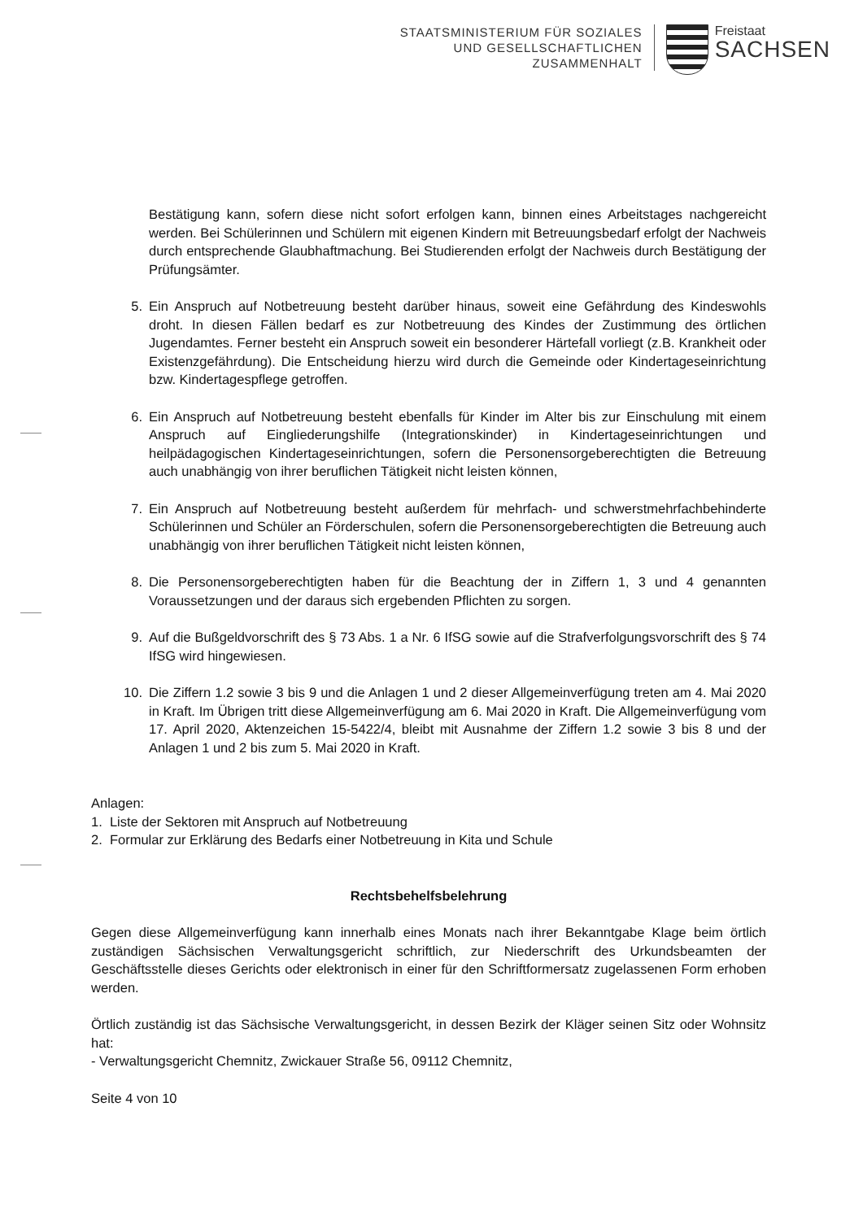STAATSMINISTERIUM FÜR SOZIALES
UND GESELLSCHAFTLICHEN
ZUSAMMENHALT
Freistaat
SACHSEN
Bestätigung kann, sofern diese nicht sofort erfolgen kann, binnen eines Arbeitstages nachgereicht werden. Bei Schülerinnen und Schülern mit eigenen Kindern mit Betreuungsbedarf erfolgt der Nachweis durch entsprechende Glaubhaftmachung. Bei Studierenden erfolgt der Nachweis durch Bestätigung der Prüfungsämter.
5. Ein Anspruch auf Notbetreuung besteht darüber hinaus, soweit eine Gefährdung des Kindeswohls droht. In diesen Fällen bedarf es zur Notbetreuung des Kindes der Zustimmung des örtlichen Jugendamtes. Ferner besteht ein Anspruch soweit ein besonderer Härtefall vorliegt (z.B. Krankheit oder Existenzgefährdung). Die Entscheidung hierzu wird durch die Gemeinde oder Kindertageseinrichtung bzw. Kindertagespflege getroffen.
6. Ein Anspruch auf Notbetreuung besteht ebenfalls für Kinder im Alter bis zur Einschulung mit einem Anspruch auf Eingliederungshilfe (Integrationskinder) in Kindertageseinrichtungen und heilpädagogischen Kindertageseinrichtungen, sofern die Personensorgeberechtigten die Betreuung auch unabhängig von ihrer beruflichen Tätigkeit nicht leisten können,
7. Ein Anspruch auf Notbetreuung besteht außerdem für mehrfach- und schwerstmehrfachbehinderte Schülerinnen und Schüler an Förderschulen, sofern die Personensorgeberechtigten die Betreuung auch unabhängig von ihrer beruflichen Tätigkeit nicht leisten können,
8. Die Personensorgeberechtigten haben für die Beachtung der in Ziffern 1, 3 und 4 genannten Voraussetzungen und der daraus sich ergebenden Pflichten zu sorgen.
9. Auf die Bußgeldvorschrift des § 73 Abs. 1 a Nr. 6 IfSG sowie auf die Strafverfolgungsvorschrift des § 74 IfSG wird hingewiesen.
10. Die Ziffern 1.2 sowie 3 bis 9 und die Anlagen 1 und 2 dieser Allgemeinverfügung treten am 4. Mai 2020 in Kraft. Im Übrigen tritt diese Allgemeinverfügung am 6. Mai 2020 in Kraft. Die Allgemeinverfügung vom 17. April 2020, Aktenzeichen 15-5422/4, bleibt mit Ausnahme der Ziffern 1.2 sowie 3 bis 8 und der Anlagen 1 und 2 bis zum 5. Mai 2020 in Kraft.
Anlagen:
1. Liste der Sektoren mit Anspruch auf Notbetreuung
2. Formular zur Erklärung des Bedarfs einer Notbetreuung in Kita und Schule
Rechtsbehelfsbelehrung
Gegen diese Allgemeinverfügung kann innerhalb eines Monats nach ihrer Bekanntgabe Klage beim örtlich zuständigen Sächsischen Verwaltungsgericht schriftlich, zur Niederschrift des Urkundsbeamten der Geschäftsstelle dieses Gerichts oder elektronisch in einer für den Schriftformersatz zugelassenen Form erhoben werden.
Örtlich zuständig ist das Sächsische Verwaltungsgericht, in dessen Bezirk der Kläger seinen Sitz oder Wohnsitz hat:
- Verwaltungsgericht Chemnitz, Zwickauer Straße 56, 09112 Chemnitz,
Seite 4 von 10